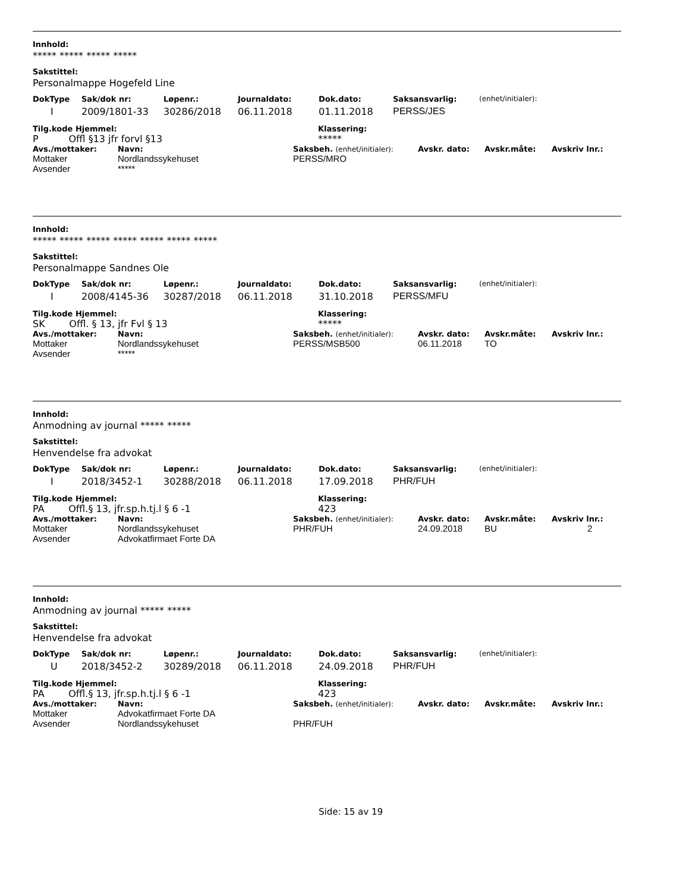Innhold:
***** ***** ***** *****
Sakstittel:
Personalmappe Hogefeld Line
| DokType | Sak/dok nr: | Løpenr.: | Journaldato: | Dok.dato: | Saksansvarlig: | (enhet/initialer): |
| --- | --- | --- | --- | --- | --- | --- |
| I | 2009/1801-33 | 30286/2018 | 06.11.2018 | 01.11.2018 | PERSS/JES | |
| Tilg.kode Hjemmel: | Klassering: |
| --- | --- |
| P Offl §13 jfr forvl §13 | ***** |
| Avs./mottaker: | Navn: | Saksbeh. (enhet/initialer): | Avskr. dato: | Avskr.måte: | Avskriv lnr.: |
| --- | --- | --- | --- | --- | --- |
| Mottaker | Nordlandssykehuset | PERSS/MRO | | | |
| Avsender | ***** | | | | |
Innhold:
***** ***** ***** ***** ***** ***** *****
Sakstittel:
Personalmappe Sandnes Ole
| DokType | Sak/dok nr: | Løpenr.: | Journaldato: | Dok.dato: | Saksansvarlig: | (enhet/initialer): |
| --- | --- | --- | --- | --- | --- | --- |
| I | 2008/4145-36 | 30287/2018 | 06.11.2018 | 31.10.2018 | PERSS/MFU | |
| Tilg.kode Hjemmel: | Klassering: |
| --- | --- |
| SK Offl. § 13, jfr Fvl § 13 | ***** |
| Avs./mottaker: | Navn: | Saksbeh. (enhet/initialer): | Avskr. dato: | Avskr.måte: | Avskriv lnr.: |
| --- | --- | --- | --- | --- | --- |
| Mottaker | Nordlandssykehuset | PERSS/MSB500 | 06.11.2018 | TO | |
| Avsender | ***** | | | | |
Innhold:
Anmodning av journal ***** *****
Sakstittel:
Henvendelse fra advokat
| DokType | Sak/dok nr: | Løpenr.: | Journaldato: | Dok.dato: | Saksansvarlig: | (enhet/initialer): |
| --- | --- | --- | --- | --- | --- | --- |
| I | 2018/3452-1 | 30288/2018 | 06.11.2018 | 17.09.2018 | PHR/FUH | |
| Tilg.kode Hjemmel: | Klassering: |
| --- | --- |
| PA Offl.§ 13, jfr.sp.h.tj.l § 6 -1 | 423 |
| Avs./mottaker: | Navn: | Saksbeh. (enhet/initialer): | Avskr. dato: | Avskr.måte: | Avskriv lnr.: |
| --- | --- | --- | --- | --- | --- |
| Mottaker | Nordlandssykehuset | PHR/FUH | 24.09.2018 | BU | 2 |
| Avsender | Advokatfirmaet Forte DA | | | | |
Innhold:
Anmodning av journal ***** *****
Sakstittel:
Henvendelse fra advokat
| DokType | Sak/dok nr: | Løpenr.: | Journaldato: | Dok.dato: | Saksansvarlig: | (enhet/initialer): |
| --- | --- | --- | --- | --- | --- | --- |
| U | 2018/3452-2 | 30289/2018 | 06.11.2018 | 24.09.2018 | PHR/FUH | |
| Tilg.kode Hjemmel: | Klassering: |
| --- | --- |
| PA Offl.§ 13, jfr.sp.h.tj.l § 6 -1 | 423 |
| Avs./mottaker: | Navn: | Saksbeh. (enhet/initialer): | Avskr. dato: | Avskr.måte: | Avskriv lnr.: |
| --- | --- | --- | --- | --- | --- |
| Mottaker | Advokatfirmaet Forte DA | | | | |
| Avsender | Nordlandssykehuset | PHR/FUH | | | |
Side: 15 av 19